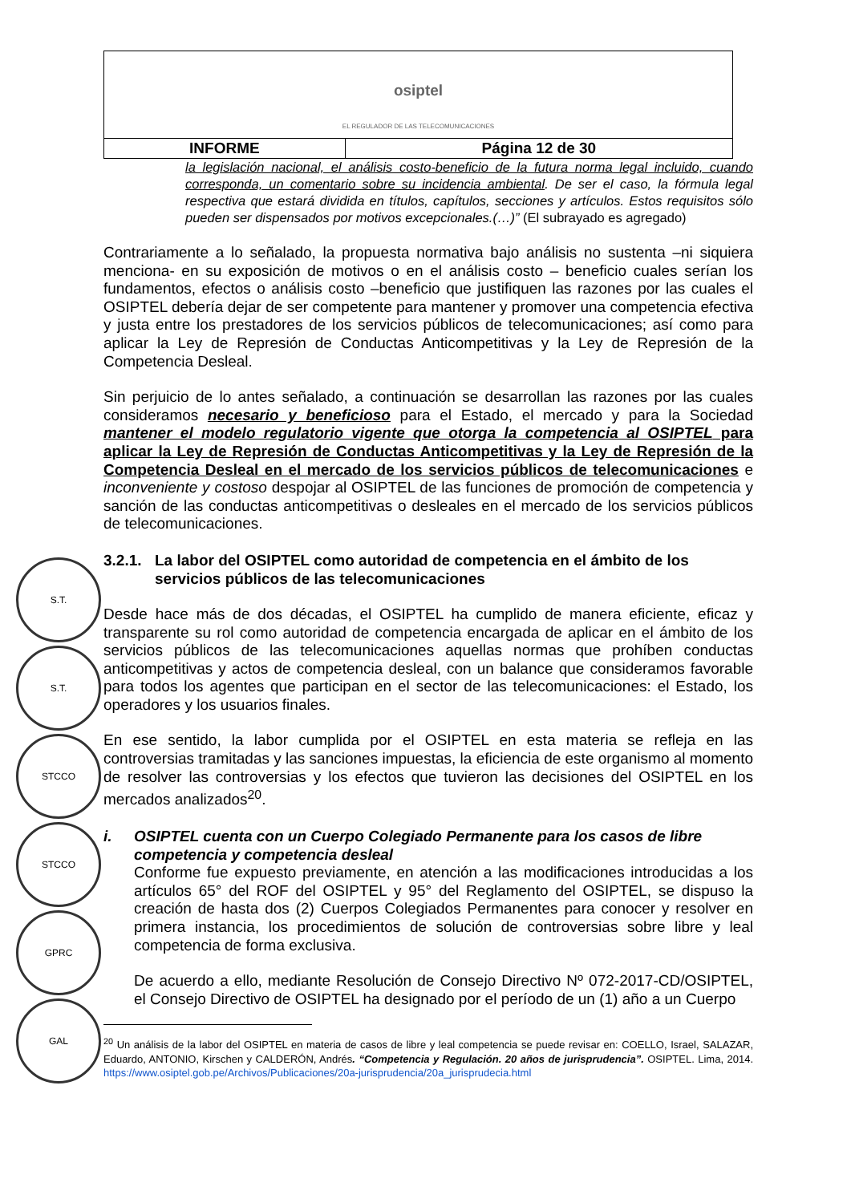S.T.
S.T.
STCCO
STCCO
GPRC
GAL
| osiptel EL REGULADOR DE LAS TELECOMUNICACIONES | |
| INFORME | Página 12 de 30 |
la legislación nacional, el análisis costo-beneficio de la futura norma legal incluido, cuando corresponda, un comentario sobre su incidencia ambiental. De ser el caso, la fórmula legal respectiva que estará dividida en títulos, capítulos, secciones y artículos. Estos requisitos sólo pueden ser dispensados por motivos excepcionales.(…)” (El subrayado es agregado)
Contrariamente a lo señalado, la propuesta normativa bajo análisis no sustenta –ni siquiera menciona- en su exposición de motivos o en el análisis costo – beneficio cuales serían los fundamentos, efectos o análisis costo –beneficio que justifiquen las razones por las cuales el OSIPTEL debería dejar de ser competente para mantener y promover una competencia efectiva y justa entre los prestadores de los servicios públicos de telecomunicaciones; así como para aplicar la Ley de Represión de Conductas Anticompetitivas y la Ley de Represión de la Competencia Desleal.
Sin perjuicio de lo antes señalado, a continuación se desarrollan las razones por las cuales consideramos necesario y beneficioso para el Estado, el mercado y para la Sociedad mantener el modelo regulatorio vigente que otorga la competencia al OSIPTEL para aplicar la Ley de Represión de Conductas Anticompetitivas y la Ley de Represión de la Competencia Desleal en el mercado de los servicios públicos de telecomunicaciones e inconveniente y costoso despojar al OSIPTEL de las funciones de promoción de competencia y sanción de las conductas anticompetitivas o desleales en el mercado de los servicios públicos de telecomunicaciones.
3.2.1. La labor del OSIPTEL como autoridad de competencia en el ámbito de los servicios públicos de las telecomunicaciones
Desde hace más de dos décadas, el OSIPTEL ha cumplido de manera eficiente, eficaz y transparente su rol como autoridad de competencia encargada de aplicar en el ámbito de los servicios públicos de las telecomunicaciones aquellas normas que prohíben conductas anticompetitivas y actos de competencia desleal, con un balance que consideramos favorable para todos los agentes que participan en el sector de las telecomunicaciones: el Estado, los operadores y los usuarios finales.
En ese sentido, la labor cumplida por el OSIPTEL en esta materia se refleja en las controversias tramitadas y las sanciones impuestas, la eficiencia de este organismo al momento de resolver las controversias y los efectos que tuvieron las decisiones del OSIPTEL en los mercados analizados<sup>20</sup>.
i. OSIPTEL cuenta con un Cuerpo Colegiado Permanente para los casos de libre competencia y competencia desleal
Conforme fue expuesto previamente, en atención a las modificaciones introducidas a los artículos 65° del ROF del OSIPTEL y 95° del Reglamento del OSIPTEL, se dispuso la creación de hasta dos (2) Cuerpos Colegiados Permanentes para conocer y resolver en primera instancia, los procedimientos de solución de controversias sobre libre y leal competencia de forma exclusiva.
De acuerdo a ello, mediante Resolución de Consejo Directivo Nº 072-2017-CD/OSIPTEL, el Consejo Directivo de OSIPTEL ha designado por el período de un (1) año a un Cuerpo
<sup>20</sup> Un análisis de la labor del OSIPTEL en materia de casos de libre y leal competencia se puede revisar en: COELLO, Israel, SALAZAR, Eduardo, ANTONIO, Kirschen y CALDERÓN, Andrés. “Competencia y Regulación. 20 años de jurisprudencia”. OSIPTEL. Lima, 2014. https://www.osiptel.gob.pe/Archivos/Publicaciones/20a-jurisprudencia/20a_jurisprudecia.html